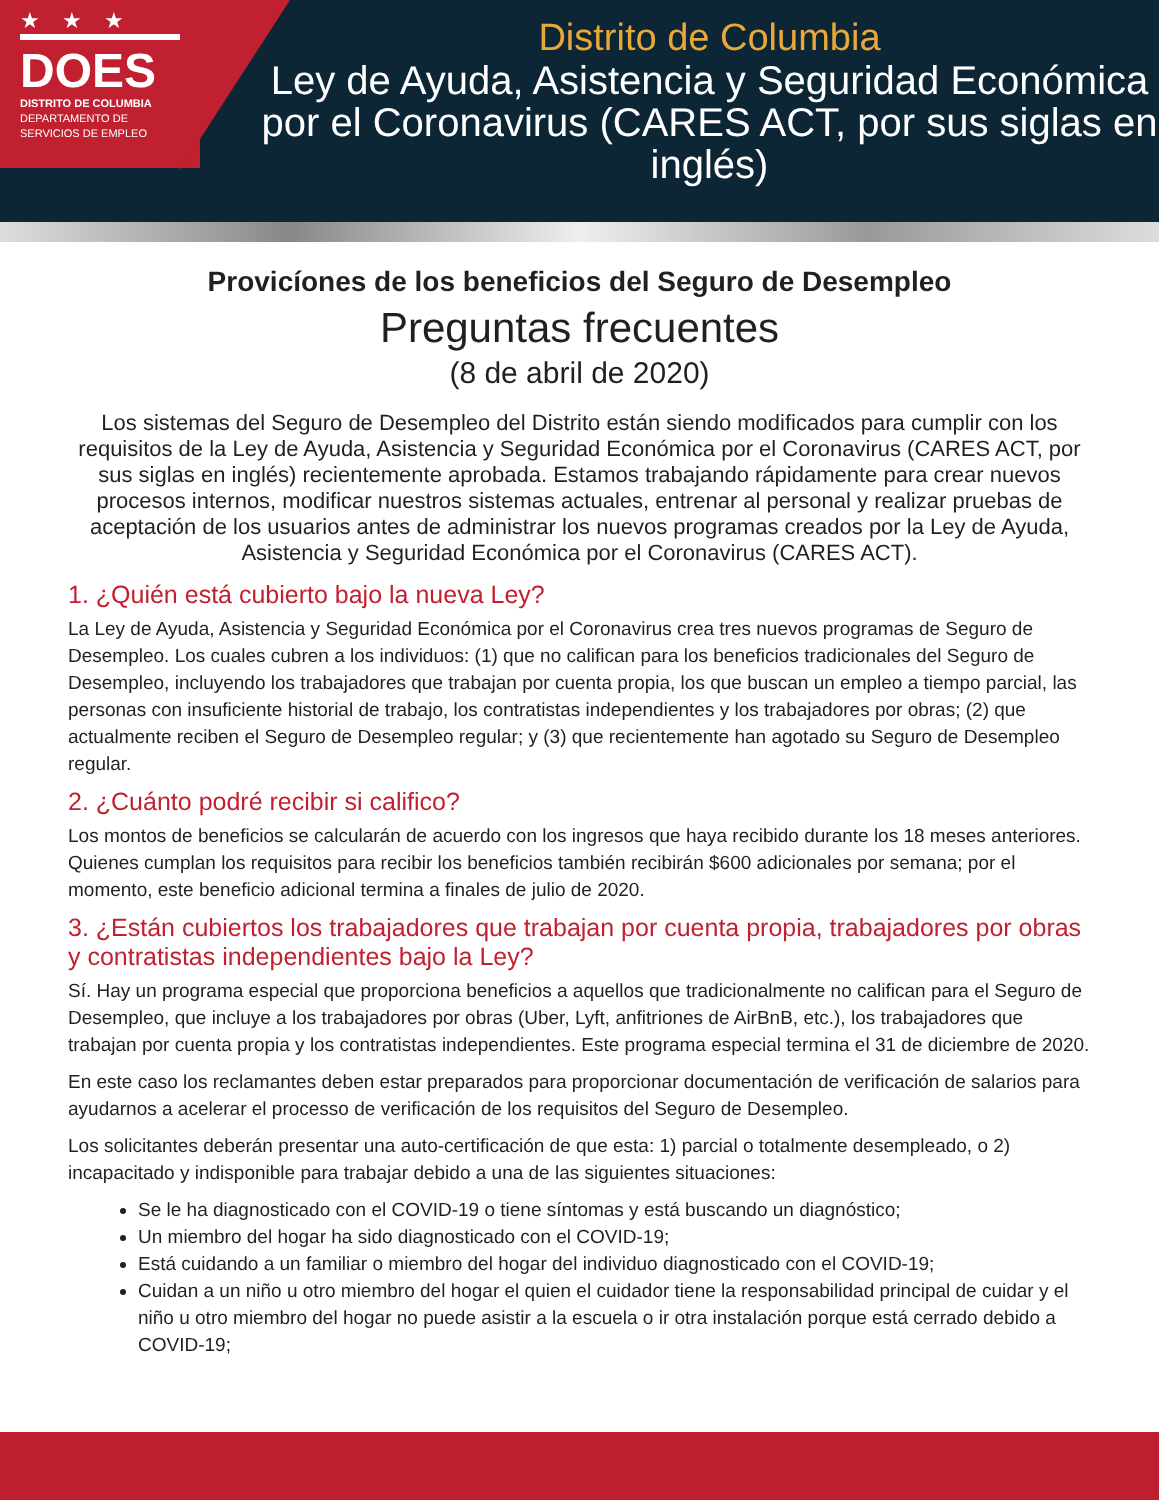★★★
DOES
DISTRITO DE COLUMBIA
DEPARTAMENTO DE
SERVICIOS DE EMPLEO
Distrito de Columbia
Ley de Ayuda, Asistencia y Seguridad Económica por el Coronavirus (CARES ACT, por sus siglas en inglés)
Provicíones de los beneficios del Seguro de Desempleo
Preguntas frecuentes
(8 de abril de 2020)
Los sistemas del Seguro de Desempleo del Distrito están siendo modificados para cumplir con los requisitos de la Ley de Ayuda, Asistencia y Seguridad Económica por el Coronavirus (CARES ACT, por sus siglas en inglés) recientemente aprobada. Estamos trabajando rápidamente para crear nuevos procesos internos, modificar nuestros sistemas actuales, entrenar al personal y realizar pruebas de aceptación de los usuarios antes de administrar los nuevos programas creados por la Ley de Ayuda, Asistencia y Seguridad Económica por el Coronavirus (CARES ACT).
1. ¿Quién está cubierto bajo la nueva Ley?
La Ley de Ayuda, Asistencia y Seguridad Económica por el Coronavirus crea tres nuevos programas de Seguro de Desempleo. Los cuales cubren a los individuos: (1) que no califican para los beneficios tradicionales del Seguro de Desempleo, incluyendo los trabajadores que trabajan por cuenta propia, los que buscan un empleo a tiempo parcial, las personas con insuficiente historial de trabajo, los contratistas independientes y los trabajadores por obras; (2) que actualmente reciben el Seguro de Desempleo regular; y (3) que recientemente han agotado su Seguro de Desempleo regular.
2. ¿Cuánto podré recibir si califico?
Los montos de beneficios se calcularán de acuerdo con los ingresos que haya recibido durante los 18 meses anteriores. Quienes cumplan los requisitos para recibir los beneficios también recibirán $600 adicionales por semana; por el momento, este beneficio adicional termina a finales de julio de 2020.
3. ¿Están cubiertos los trabajadores que trabajan por cuenta propia, trabajadores por obras y contratistas independientes bajo la Ley?
Sí. Hay un programa especial que proporciona beneficios a aquellos que tradicionalmente no califican para el Seguro de Desempleo, que incluye a los trabajadores por obras (Uber, Lyft, anfitriones de AirBnB, etc.), los trabajadores que trabajan por cuenta propia y los contratistas independientes. Este programa especial termina el 31 de diciembre de 2020.
En este caso los reclamantes deben estar preparados para proporcionar documentación de verificación de salarios para ayudarnos a acelerar el processo de verificación de los requisitos del Seguro de Desempleo.
Los solicitantes deberán presentar una auto-certificación de que esta: 1) parcial o totalmente desempleado, o 2) incapacitado y indisponible para trabajar debido a una de las siguientes situaciones:
Se le ha diagnosticado con el COVID-19 o tiene síntomas y está buscando un diagnóstico;
Un miembro del hogar ha sido diagnosticado con el COVID-19;
Está cuidando a un familiar o miembro del hogar del individuo diagnosticado con el COVID-19;
Cuidan a un niño u otro miembro del hogar el quien el cuidador tiene la responsabilidad principal de cuidar y el niño u otro miembro del hogar no puede asistir a la escuela o ir otra instalación porque está cerrado debido a COVID-19;